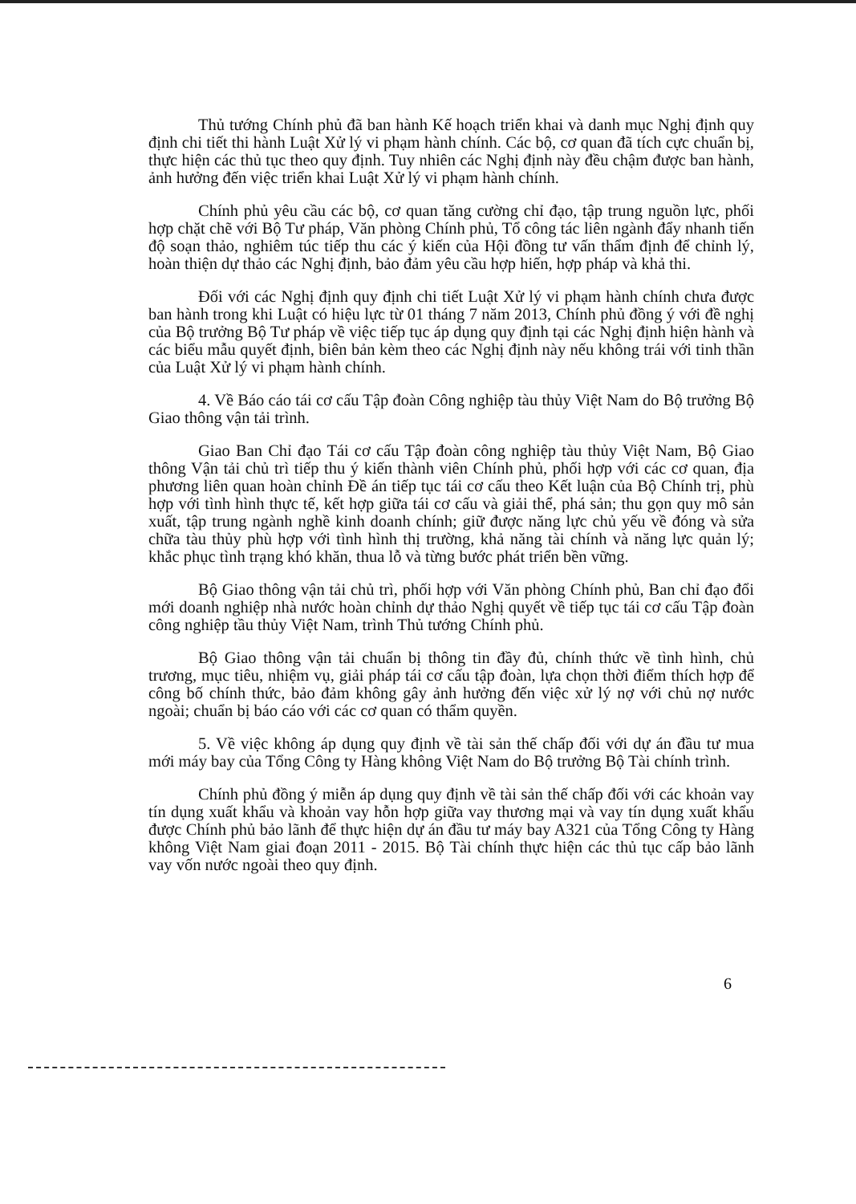Thủ tướng Chính phủ đã ban hành Kế hoạch triển khai và danh mục Nghị định quy định chi tiết thi hành Luật Xử lý vi phạm hành chính. Các bộ, cơ quan đã tích cực chuẩn bị, thực hiện các thủ tục theo quy định. Tuy nhiên các Nghị định này đều chậm được ban hành, ảnh hưởng đến việc triển khai Luật Xử lý vi phạm hành chính.
Chính phủ yêu cầu các bộ, cơ quan tăng cường chỉ đạo, tập trung nguồn lực, phối hợp chặt chẽ với Bộ Tư pháp, Văn phòng Chính phủ, Tổ công tác liên ngành đẩy nhanh tiến độ soạn thảo, nghiêm túc tiếp thu các ý kiến của Hội đồng tư vấn thẩm định để chỉnh lý, hoàn thiện dự thảo các Nghị định, bảo đảm yêu cầu hợp hiến, hợp pháp và khả thi.
Đối với các Nghị định quy định chi tiết Luật Xử lý vi phạm hành chính chưa được ban hành trong khi Luật có hiệu lực từ 01 tháng 7 năm 2013, Chính phủ đồng ý với đề nghị của Bộ trưởng Bộ Tư pháp về việc tiếp tục áp dụng quy định tại các Nghị định hiện hành và các biểu mẫu quyết định, biên bản kèm theo các Nghị định này nếu không trái với tinh thần của Luật Xử lý vi phạm hành chính.
4. Về Báo cáo tái cơ cấu Tập đoàn Công nghiệp tàu thủy Việt Nam do Bộ trưởng Bộ Giao thông vận tải trình.
Giao Ban Chỉ đạo Tái cơ cấu Tập đoàn công nghiệp tàu thủy Việt Nam, Bộ Giao thông Vận tải chủ trì tiếp thu ý kiến thành viên Chính phủ, phối hợp với các cơ quan, địa phương liên quan hoàn chỉnh Đề án tiếp tục tái cơ cấu theo Kết luận của Bộ Chính trị, phù hợp với tình hình thực tế, kết hợp giữa tái cơ cấu và giải thể, phá sản; thu gọn quy mô sản xuất, tập trung ngành nghề kinh doanh chính; giữ được năng lực chủ yếu về đóng và sửa chữa tàu thủy phù hợp với tình hình thị trường, khả năng tài chính và năng lực quản lý; khắc phục tình trạng khó khăn, thua lỗ và từng bước phát triển bền vững.
Bộ Giao thông vận tải chủ trì, phối hợp với Văn phòng Chính phủ, Ban chỉ đạo đổi mới doanh nghiệp nhà nước hoàn chỉnh dự thảo Nghị quyết về tiếp tục tái cơ cấu Tập đoàn công nghiệp tầu thủy Việt Nam, trình Thủ tướng Chính phủ.
Bộ Giao thông vận tải chuẩn bị thông tin đầy đủ, chính thức về tình hình, chủ trương, mục tiêu, nhiệm vụ, giải pháp tái cơ cấu tập đoàn, lựa chọn thời điểm thích hợp để công bố chính thức, bảo đảm không gây ảnh hưởng đến việc xử lý nợ với chủ nợ nước ngoài; chuẩn bị báo cáo với các cơ quan có thẩm quyền.
5. Về việc không áp dụng quy định về tài sản thế chấp đối với dự án đầu tư mua mới máy bay của Tổng Công ty Hàng không Việt Nam do Bộ trưởng Bộ Tài chính trình.
Chính phủ đồng ý miễn áp dụng quy định về tài sản thế chấp đối với các khoản vay tín dụng xuất khẩu và khoản vay hỗn hợp giữa vay thương mại và vay tín dụng xuất khẩu được Chính phủ bảo lãnh để thực hiện dự án đầu tư máy bay A321 của Tổng Công ty Hàng không Việt Nam giai đoạn 2011 - 2015. Bộ Tài chính thực hiện các thủ tục cấp bảo lãnh vay vốn nước ngoài theo quy định.
6